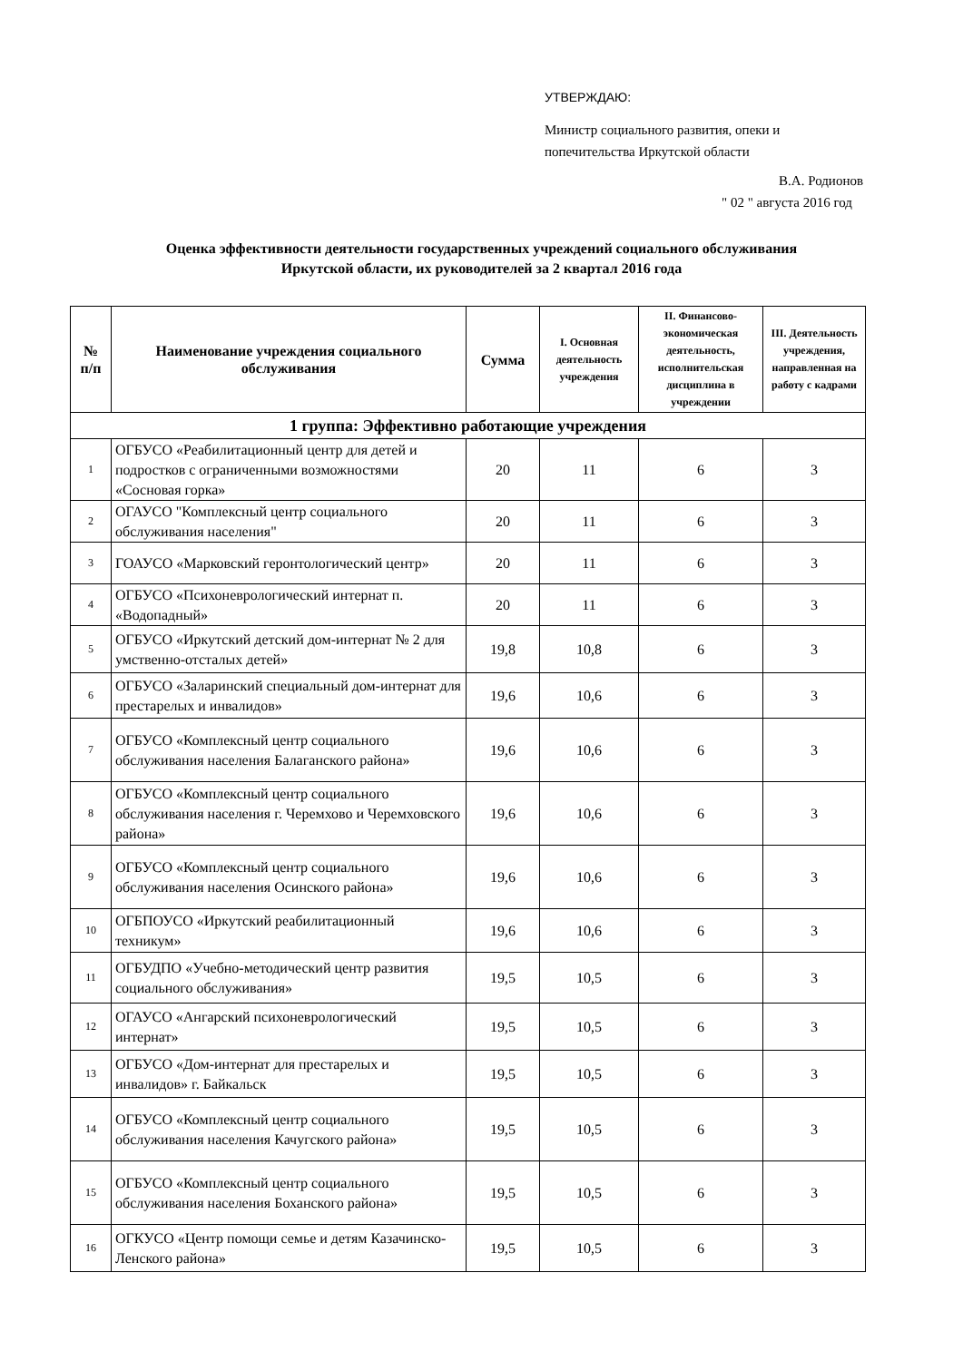УТВЕРЖДАЮ:
Министр социального развития, опеки и
попечительства Иркутской области
В.А. Родионов
" 02 " августа 2016 год
Оценка эффективности деятельности государственных учреждений социального обслуживания
Иркутской области, их руководителей за 2 квартал 2016 года
| № п/п | Наименование учреждения социального обслуживания | Сумма | I. Основная деятельность учреждения | II. Финансово-экономическая деятельность, исполнительская дисциплина в учреждении | III. Деятельность учреждения, направленная на работу с кадрами |
| --- | --- | --- | --- | --- | --- |
| 1 группа: Эффективно работающие учреждения | | | | | |
| 1 | ОГБУСО «Реабилитационный центр для детей и подростков с ограниченными возможностями «Сосновая горка» | 20 | 11 | 6 | 3 |
| 2 | ОГАУСО "Комплексный центр социального обслуживания населения" | 20 | 11 | 6 | 3 |
| 3 | ГОАУСО «Марковский геронтологический центр» | 20 | 11 | 6 | 3 |
| 4 | ОГБУСО «Психоневрологический интернат п. «Водопадный» | 20 | 11 | 6 | 3 |
| 5 | ОГБУСО «Иркутский детский дом-интернат № 2 для умственно-отсталых детей» | 19,8 | 10,8 | 6 | 3 |
| 6 | ОГБУСО «Заларинский специальный дом-интернат для престарелых и инвалидов» | 19,6 | 10,6 | 6 | 3 |
| 7 | ОГБУСО «Комплексный центр социального обслуживания населения Балаганского района» | 19,6 | 10,6 | 6 | 3 |
| 8 | ОГБУСО «Комплексный центр социального обслуживания населения г. Черемхово и Черемховского района» | 19,6 | 10,6 | 6 | 3 |
| 9 | ОГБУСО «Комплексный центр социального обслуживания населения Осинского района» | 19,6 | 10,6 | 6 | 3 |
| 10 | ОГБПОУСО «Иркутский реабилитационный техникум» | 19,6 | 10,6 | 6 | 3 |
| 11 | ОГБУДПО «Учебно-методический центр развития социального обслуживания» | 19,5 | 10,5 | 6 | 3 |
| 12 | ОГАУСО «Ангарский психоневрологический интернат» | 19,5 | 10,5 | 6 | 3 |
| 13 | ОГБУСО «Дом-интернат для престарелых и инвалидов» г. Байкальск | 19,5 | 10,5 | 6 | 3 |
| 14 | ОГБУСО «Комплексный центр социального обслуживания населения Качугского района» | 19,5 | 10,5 | 6 | 3 |
| 15 | ОГБУСО «Комплексный центр социального обслуживания населения Боханского района» | 19,5 | 10,5 | 6 | 3 |
| 16 | ОГКУСО «Центр помощи семье и детям Казачинско-Ленского района» | 19,5 | 10,5 | 6 | 3 |